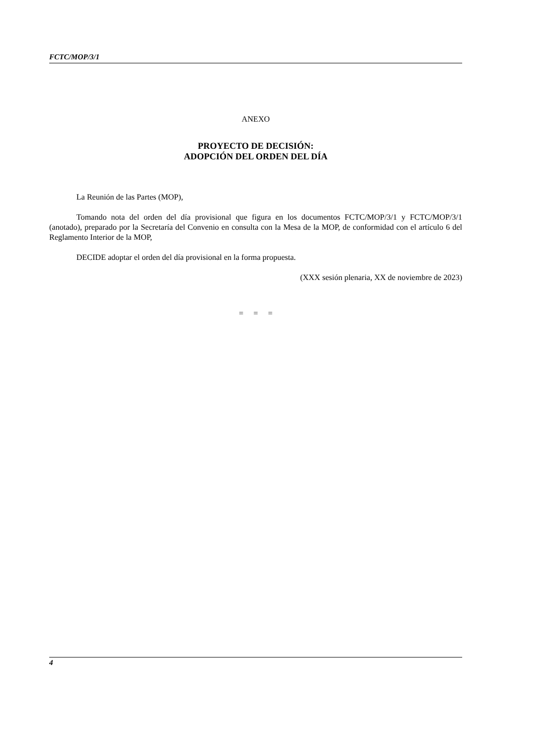FCTC/MOP/3/1
ANEXO
PROYECTO DE DECISIÓN:
ADOPCIÓN DEL ORDEN DEL DÍA
La Reunión de las Partes (MOP),
Tomando nota del orden del día provisional que figura en los documentos FCTC/MOP/3/1 y FCTC/MOP/3/1 (anotado), preparado por la Secretaría del Convenio en consulta con la Mesa de la MOP, de conformidad con el artículo 6 del Reglamento Interior de la MOP,
DECIDE adoptar el orden del día provisional en la forma propuesta.
(XXX sesión plenaria, XX de noviembre de 2023)
= = =
4